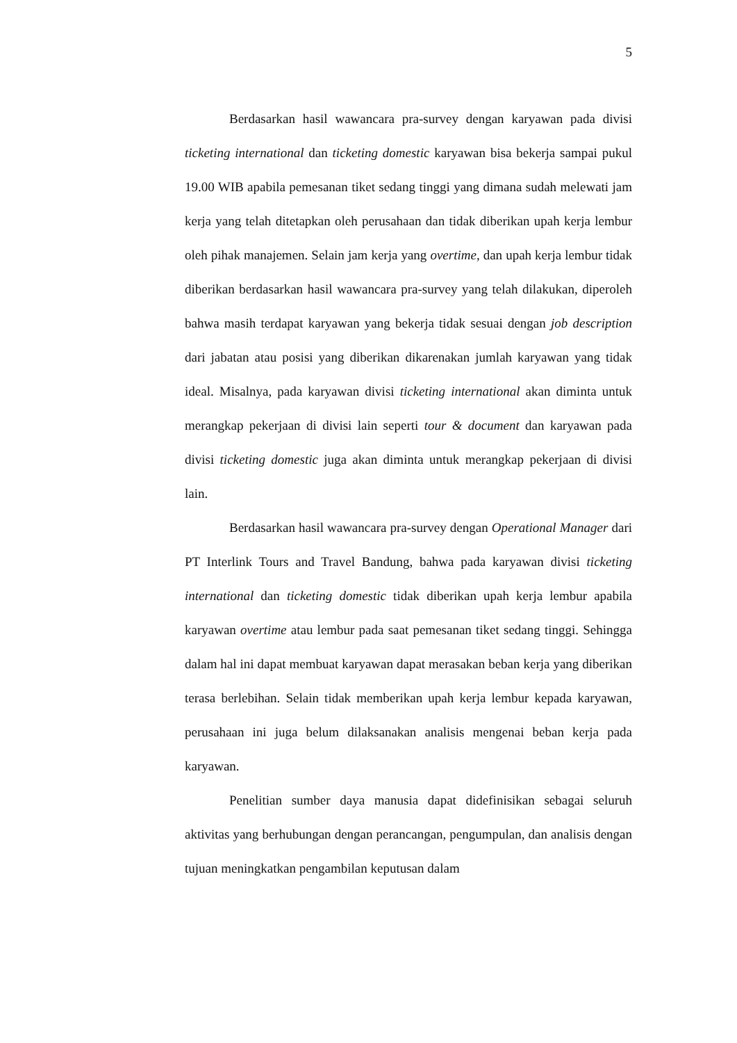5
Berdasarkan hasil wawancara pra-survey dengan karyawan pada divisi ticketing international dan ticketing domestic karyawan bisa bekerja sampai pukul 19.00 WIB apabila pemesanan tiket sedang tinggi yang dimana sudah melewati jam kerja yang telah ditetapkan oleh perusahaan dan tidak diberikan upah kerja lembur oleh pihak manajemen. Selain jam kerja yang overtime, dan upah kerja lembur tidak diberikan berdasarkan hasil wawancara pra-survey yang telah dilakukan, diperoleh bahwa masih terdapat karyawan yang bekerja tidak sesuai dengan job description dari jabatan atau posisi yang diberikan dikarenakan jumlah karyawan yang tidak ideal. Misalnya, pada karyawan divisi ticketing international akan diminta untuk merangkap pekerjaan di divisi lain seperti tour & document dan karyawan pada divisi ticketing domestic juga akan diminta untuk merangkap pekerjaan di divisi lain.
Berdasarkan hasil wawancara pra-survey dengan Operational Manager dari PT Interlink Tours and Travel Bandung, bahwa pada karyawan divisi ticketing international dan ticketing domestic tidak diberikan upah kerja lembur apabila karyawan overtime atau lembur pada saat pemesanan tiket sedang tinggi. Sehingga dalam hal ini dapat membuat karyawan dapat merasakan beban kerja yang diberikan terasa berlebihan. Selain tidak memberikan upah kerja lembur kepada karyawan, perusahaan ini juga belum dilaksanakan analisis mengenai beban kerja pada karyawan.
Penelitian sumber daya manusia dapat didefinisikan sebagai seluruh aktivitas yang berhubungan dengan perancangan, pengumpulan, dan analisis dengan tujuan meningkatkan pengambilan keputusan dalam